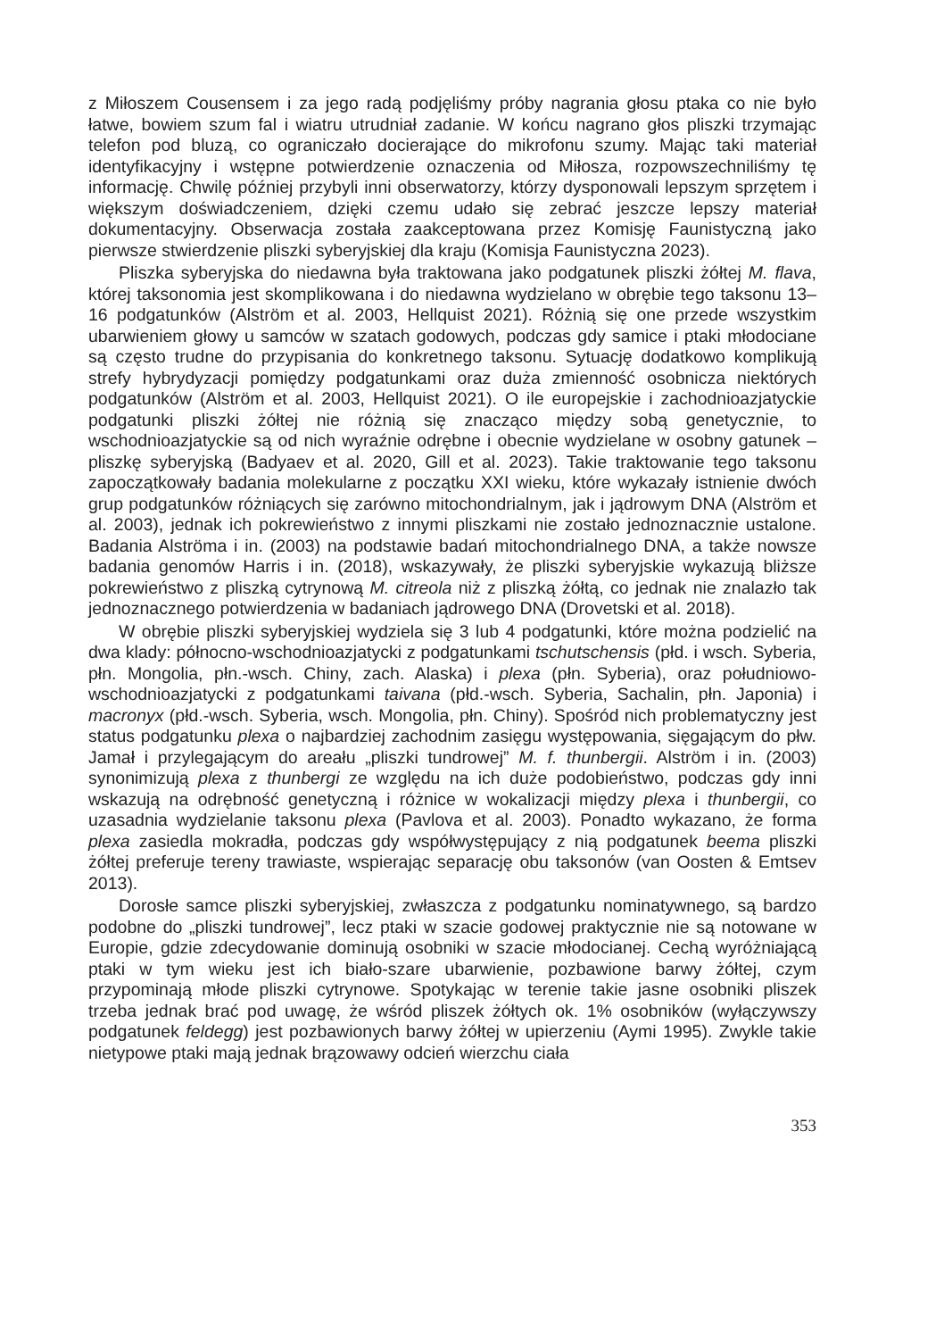z Miłoszem Cousensem i za jego radą podjęliśmy próby nagrania głosu ptaka co nie było łatwe, bowiem szum fal i wiatru utrudniał zadanie. W końcu nagrano głos pliszki trzymając telefon pod bluzą, co ograniczało docierające do mikrofonu szumy. Mając taki materiał identyfikacyjny i wstępne potwierdzenie oznaczenia od Miłosza, rozpowszechniliśmy tę informację. Chwilę później przybyli inni obserwatorzy, którzy dysponowali lepszym sprzętem i większym doświadczeniem, dzięki czemu udało się zebrać jeszcze lepszy materiał dokumentacyjny. Obserwacja została zaakceptowana przez Komisję Faunistyczną jako pierwsze stwierdzenie pliszki syberyjskiej dla kraju (Komisja Faunistyczna 2023).
Pliszka syberyjska do niedawna była traktowana jako podgatunek pliszki żółtej M. flava, której taksonomia jest skomplikowana i do niedawna wydzielano w obrębie tego taksonu 13–16 podgatunków (Alström et al. 2003, Hellquist 2021). Różnią się one przede wszystkim ubarwieniem głowy u samców w szatach godowych, podczas gdy samice i ptaki młodociane są często trudne do przypisania do konkretnego taksonu. Sytuację dodatkowo komplikują strefy hybrydyzacji pomiędzy podgatunkami oraz duża zmienność osobnicza niektórych podgatunków (Alström et al. 2003, Hellquist 2021). O ile europejskie i zachodnioazjatyckie podgatunki pliszki żółtej nie różnią się znacząco między sobą genetycznie, to wschodnioazjatyckie są od nich wyraźnie odrębne i obecnie wydzielane w osobny gatunek – pliszkę syberyjską (Badyaev et al. 2020, Gill et al. 2023). Takie traktowanie tego taksonu zapoczątkowały badania molekularne z początku XXI wieku, które wykazały istnienie dwóch grup podgatunków różniących się zarówno mitochondrialnym, jak i jądrowym DNA (Alström et al. 2003), jednak ich pokrewieństwo z innymi pliszkami nie zostało jednoznacznie ustalone. Badania Alströma i in. (2003) na podstawie badań mitochondrialnego DNA, a także nowsze badania genomów Harris i in. (2018), wskazywały, że pliszki syberyjskie wykazują bliższe pokrewieństwo z pliszką cytrynową M. citreola niż z pliszką żółtą, co jednak nie znalazło tak jednoznacznego potwierdzenia w badaniach jądrowego DNA (Drovetski et al. 2018).
W obrębie pliszki syberyjskiej wydziela się 3 lub 4 podgatunki, które można podzielić na dwa klady: północno-wschodnioazjatycki z podgatunkami tschutschensis (płd. i wsch. Syberia, płn. Mongolia, płn.-wsch. Chiny, zach. Alaska) i plexa (płn. Syberia), oraz południowo-wschodnioazjatycki z podgatunkami taivana (płd.-wsch. Syberia, Sachalin, płn. Japonia) i macronyx (płd.-wsch. Syberia, wsch. Mongolia, płn. Chiny). Spośród nich problematyczny jest status podgatunku plexa o najbardziej zachodnim zasięgu występowania, sięgającym do płw. Jamał i przylegającym do areału „pliszki tundrowej” M. f. thunbergii. Alström i in. (2003) synonimizują plexa z thunbergi ze względu na ich duże podobieństwo, podczas gdy inni wskazują na odrębność genetyczną i różnice w wokalizacji między plexa i thunbergii, co uzasadnia wydzielanie taksonu plexa (Pavlova et al. 2003). Ponadto wykazano, że forma plexa zasiedla mokradła, podczas gdy współwystępujący z nią podgatunek beema pliszki żółtej preferuje tereny trawiaste, wspierając separację obu taksonów (van Oosten & Emtsev 2013).
Dorosłe samce pliszki syberyjskiej, zwłaszcza z podgatunku nominatywnego, są bardzo podobne do „pliszki tundrowej”, lecz ptaki w szacie godowej praktycznie nie są notowane w Europie, gdzie zdecydowanie dominują osobniki w szacie młodocianej. Cechą wyróżniającą ptaki w tym wieku jest ich biało-szare ubarwienie, pozbawione barwy żółtej, czym przypominają młode pliszki cytrynowe. Spotykając w terenie takie jasne osobniki pliszek trzeba jednak brać pod uwagę, że wśród pliszek żółtych ok. 1% osobników (wyłączywszy podgatunek feldegg) jest pozbawionych barwy żółtej w upierzeniu (Aymi 1995). Zwykle takie nietypowe ptaki mają jednak brązowawy odcień wierzchu ciała
353